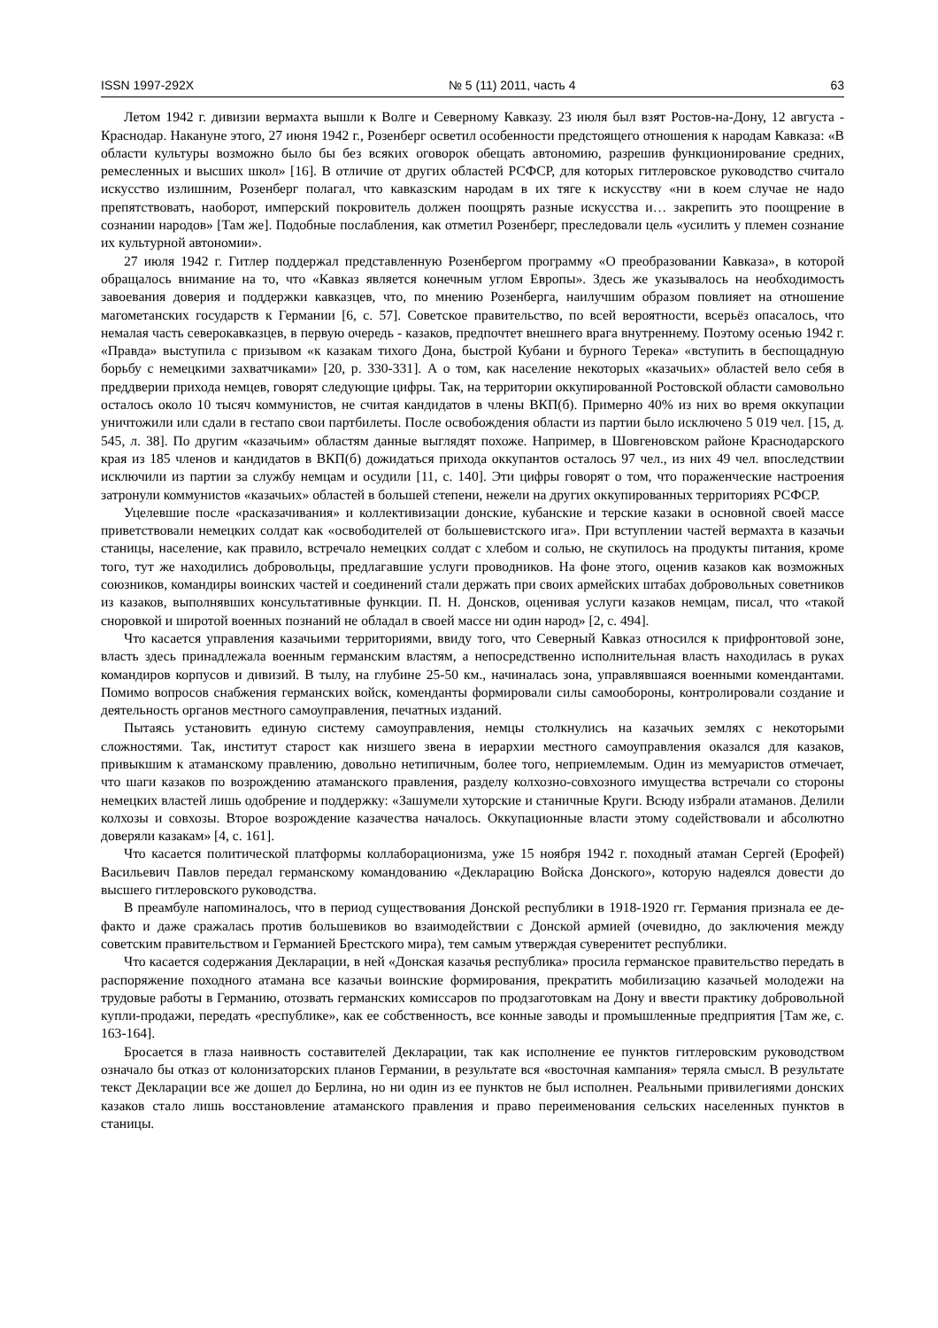ISSN 1997-292X № 5 (11) 2011, часть 4 63
Летом 1942 г. дивизии вермахта вышли к Волге и Северному Кавказу. 23 июля был взят Ростов-на-Дону, 12 августа - Краснодар. Накануне этого, 27 июня 1942 г., Розенберг осветил особенности предстоящего отношения к народам Кавказа: «В области культуры возможно было бы без всяких оговорок обещать автономию, разрешив функционирование средних, ремесленных и высших школ» [16]. В отличие от других областей РСФСР, для которых гитлеровское руководство считало искусство излишним, Розенберг полагал, что кавказским народам в их тяге к искусству «ни в коем случае не надо препятствовать, наоборот, имперский покровитель должен поощрять разные искусства и… закрепить это поощрение в сознании народов» [Там же]. Подобные послабления, как отметил Розенберг, преследовали цель «усилить у племен сознание их культурной автономии».
27 июля 1942 г. Гитлер поддержал представленную Розенбергом программу «О преобразовании Кавказа», в которой обращалось внимание на то, что «Кавказ является конечным углом Европы». Здесь же указывалось на необходимость завоевания доверия и поддержки кавказцев, что, по мнению Розенберга, наилучшим образом повлияет на отношение магометанских государств к Германии [6, с. 57]. Советское правительство, по всей вероятности, всерьёз опасалось, что немалая часть северокавказцев, в первую очередь - казаков, предпочтет внешнего врага внутреннему. Поэтому осенью 1942 г. «Правда» выступила с призывом «к казакам тихого Дона, быстрой Кубани и бурного Терека» «вступить в беспощадную борьбу с немецкими захватчиками» [20, p. 330-331]. А о том, как население некоторых «казачьих» областей вело себя в преддверии прихода немцев, говорят следующие цифры. Так, на территории оккупированной Ростовской области самовольно осталось около 10 тысяч коммунистов, не считая кандидатов в члены ВКП(б). Примерно 40% из них во время оккупации уничтожили или сдали в гестапо свои партбилеты. После освобождения области из партии было исключено 5 019 чел. [15, д. 545, л. 38]. По другим «казачьим» областям данные выглядят похоже. Например, в Шовгеновском районе Краснодарского края из 185 членов и кандидатов в ВКП(б) дожидаться прихода оккупантов осталось 97 чел., из них 49 чел. впоследствии исключили из партии за службу немцам и осудили [11, с. 140]. Эти цифры говорят о том, что пораженческие настроения затронули коммунистов «казачьих» областей в большей степени, нежели на других оккупированных территориях РСФСР.
Уцелевшие после «расказачивания» и коллективизации донские, кубанские и терские казаки в основной своей массе приветствовали немецких солдат как «освободителей от большевистского ига». При вступлении частей вермахта в казачьи станицы, население, как правило, встречало немецких солдат с хлебом и солью, не скупилось на продукты питания, кроме того, тут же находились добровольцы, предлагавшие услуги проводников. На фоне этого, оценив казаков как возможных союзников, командиры воинских частей и соединений стали держать при своих армейских штабах добровольных советников из казаков, выполнявших консультативные функции. П. Н. Донсков, оценивая услуги казаков немцам, писал, что «такой сноровкой и широтой военных познаний не обладал в своей массе ни один народ» [2, с. 494].
Что касается управления казачьими территориями, ввиду того, что Северный Кавказ относился к прифронтовой зоне, власть здесь принадлежала военным германским властям, а непосредственно исполнительная власть находилась в руках командиров корпусов и дивизий. В тылу, на глубине 25-50 км., начиналась зона, управлявшаяся военными комендантами. Помимо вопросов снабжения германских войск, коменданты формировали силы самообороны, контролировали создание и деятельность органов местного самоуправления, печатных изданий.
Пытаясь установить единую систему самоуправления, немцы столкнулись на казачьих землях с некоторыми сложностями. Так, институт старост как низшего звена в иерархии местного самоуправления оказался для казаков, привыкшим к атаманскому правлению, довольно нетипичным, более того, неприемлемым. Один из мемуаристов отмечает, что шаги казаков по возрождению атаманского правления, разделу колхозно-совхозного имущества встречали со стороны немецких властей лишь одобрение и поддержку: «Зашумели хуторские и станичные Круги. Всюду избрали атаманов. Делили колхозы и совхозы. Второе возрождение казачества началось. Оккупационные власти этому содействовали и абсолютно доверяли казакам» [4, с. 161].
Что касается политической платформы коллаборационизма, уже 15 ноября 1942 г. походный атаман Сергей (Ерофей) Васильевич Павлов передал германскому командованию «Декларацию Войска Донского», которую надеялся довести до высшего гитлеровского руководства.
В преамбуле напоминалось, что в период существования Донской республики в 1918-1920 гг. Германия признала ее де-факто и даже сражалась против большевиков во взаимодействии с Донской армией (очевидно, до заключения между советским правительством и Германией Брестского мира), тем самым утверждая суверенитет республики.
Что касается содержания Декларации, в ней «Донская казачья республика» просила германское правительство передать в распоряжение походного атамана все казачьи воинские формирования, прекратить мобилизацию казачьей молодежи на трудовые работы в Германию, отозвать германских комиссаров по продзаготовкам на Дону и ввести практику добровольной купли-продажи, передать «республике», как ее собственность, все конные заводы и промышленные предприятия [Там же, с. 163-164].
Бросается в глаза наивность составителей Декларации, так как исполнение ее пунктов гитлеровским руководством означало бы отказ от колонизаторских планов Германии, в результате вся «восточная кампания» теряла смысл. В результате текст Декларации все же дошел до Берлина, но ни один из ее пунктов не был исполнен. Реальными привилегиями донских казаков стало лишь восстановление атаманского правления и право переименования сельских населенных пунктов в станицы.